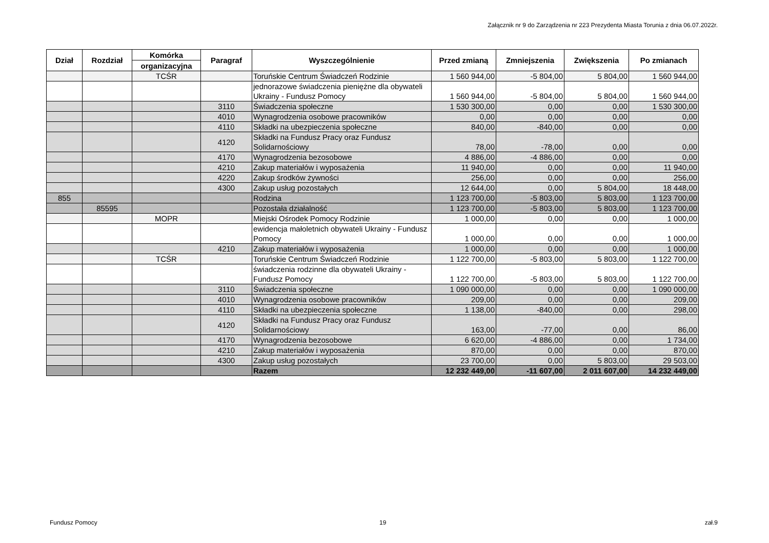Załącznik nr 9 do Zarządzenia nr 223 Prezydenta Miasta Torunia z dnia 06.07.2022r.
| Dział | Rozdział | Komórka | Paragraf | Wyszczególnienie | Przed zmianą | Zmniejszenia | Zwiększenia | Po zmianach |
| --- | --- | --- | --- | --- | --- | --- | --- | --- |
| | | organizacyjna | | | | | | |
| | | TCŚR | | Toruńskie Centrum Świadczeń Rodzinie | 1 560 944,00 | -5 804,00 | 5 804,00 | 1 560 944,00 |
| | | | | jednorazowe świadczenia pieniężne dla obywateli Ukrainy - Fundusz Pomocy | 1 560 944,00 | -5 804,00 | 5 804,00 | 1 560 944,00 |
| | | | 3110 | Świadczenia społeczne | 1 530 300,00 | 0,00 | 0,00 | 1 530 300,00 |
| | | | 4010 | Wynagrodzenia osobowe pracowników | 0,00 | 0,00 | 0,00 | 0,00 |
| | | | 4110 | Składki na ubezpieczenia społeczne | 840,00 | -840,00 | 0,00 | 0,00 |
| | | | 4120 | Składki na Fundusz Pracy oraz Fundusz Solidarnościowy | 78,00 | -78,00 | 0,00 | 0,00 |
| | | | 4170 | Wynagrodzenia bezosobowe | 4 886,00 | -4 886,00 | 0,00 | 0,00 |
| | | | 4210 | Zakup materiałów i wyposażenia | 11 940,00 | 0,00 | 0,00 | 11 940,00 |
| | | | 4220 | Zakup środków żywności | 256,00 | 0,00 | 0,00 | 256,00 |
| | | | 4300 | Zakup usług pozostałych | 12 644,00 | 0,00 | 5 804,00 | 18 448,00 |
| 855 | | | | Rodzina | 1 123 700,00 | -5 803,00 | 5 803,00 | 1 123 700,00 |
| | 85595 | | | Pozostała działalność | 1 123 700,00 | -5 803,00 | 5 803,00 | 1 123 700,00 |
| | | MOPR | | Miejski Ośrodek Pomocy Rodzinie | 1 000,00 | 0,00 | 0,00 | 1 000,00 |
| | | | | ewidencja małoletnich obywateli Ukrainy - Fundusz Pomocy | 1 000,00 | 0,00 | 0,00 | 1 000,00 |
| | | | 4210 | Zakup materiałów i wyposażenia | 1 000,00 | 0,00 | 0,00 | 1 000,00 |
| | | TCŚR | | Toruńskie Centrum Świadczeń Rodzinie | 1 122 700,00 | -5 803,00 | 5 803,00 | 1 122 700,00 |
| | | | | świadczenia rodzinne dla obywateli Ukrainy - Fundusz Pomocy | 1 122 700,00 | -5 803,00 | 5 803,00 | 1 122 700,00 |
| | | | 3110 | Świadczenia społeczne | 1 090 000,00 | 0,00 | 0,00 | 1 090 000,00 |
| | | | 4010 | Wynagrodzenia osobowe pracowników | 209,00 | 0,00 | 0,00 | 209,00 |
| | | | 4110 | Składki na ubezpieczenia społeczne | 1 138,00 | -840,00 | 0,00 | 298,00 |
| | | | 4120 | Składki na Fundusz Pracy oraz Fundusz Solidarnościowy | 163,00 | -77,00 | 0,00 | 86,00 |
| | | | 4170 | Wynagrodzenia bezosobowe | 6 620,00 | -4 886,00 | 0,00 | 1 734,00 |
| | | | 4210 | Zakup materiałów i wyposażenia | 870,00 | 0,00 | 0,00 | 870,00 |
| | | | 4300 | Zakup usług pozostałych | 23 700,00 | 0,00 | 5 803,00 | 29 503,00 |
| | | | | Razem | 12 232 449,00 | -11 607,00 | 2 011 607,00 | 14 232 449,00 |
Fundusz Pomocy 19 zał.9